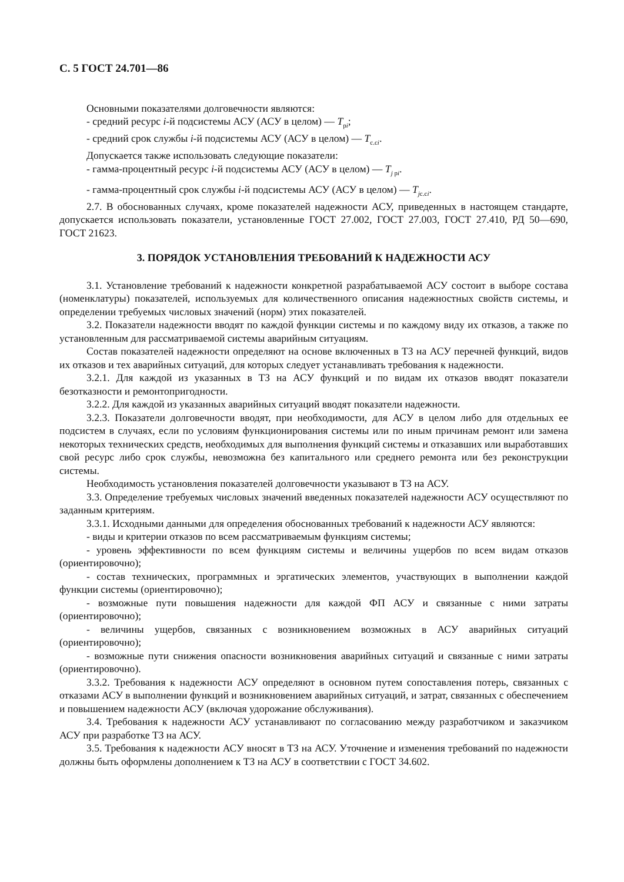С. 5 ГОСТ 24.701—86
Основными показателями долговечности являются:
- средний ресурс i-й подсистемы АСУ (АСУ в целом) — T<sub>pi</sub>;
- средний срок службы i-й подсистемы АСУ (АСУ в целом) — T<sub>c.ci</sub>.
Допускается также использовать следующие показатели:
- гамма-процентный ресурс i-й подсистемы АСУ (АСУ в целом) — T<sub>j pi</sub>.
- гамма-процентный срок службы i-й подсистемы АСУ (АСУ в целом) — T<sub>jc.ci</sub>.
2.7. В обоснованных случаях, кроме показателей надежности АСУ, приведенных в настоящем стандарте, допускается использовать показатели, установленные ГОСТ 27.002, ГОСТ 27.003, ГОСТ 27.410, РД 50—690, ГОСТ 21623.
3. ПОРЯДОК УСТАНОВЛЕНИЯ ТРЕБОВАНИЙ К НАДЕЖНОСТИ АСУ
3.1. Установление требований к надежности конкретной разрабатываемой АСУ состоит в выборе состава (номенклатуры) показателей, используемых для количественного описания надежностных свойств системы, и определении требуемых числовых значений (норм) этих показателей.
3.2. Показатели надежности вводят по каждой функции системы и по каждому виду их отказов, а также по установленным для рассматриваемой системы аварийным ситуациям.
Состав показателей надежности определяют на основе включенных в ТЗ на АСУ перечней функций, видов их отказов и тех аварийных ситуаций, для которых следует устанавливать требования к надежности.
3.2.1. Для каждой из указанных в ТЗ на АСУ функций и по видам их отказов вводят показатели безотказности и ремонтопригодности.
3.2.2. Для каждой из указанных аварийных ситуаций вводят показатели надежности.
3.2.3. Показатели долговечности вводят, при необходимости, для АСУ в целом либо для отдельных ее подсистем в случаях, если по условиям функционирования системы или по иным причинам ремонт или замена некоторых технических средств, необходимых для выполнения функций системы и отказавших или выработавших свой ресурс либо срок службы, невозможна без капитального или среднего ремонта или без реконструкции системы.
Необходимость установления показателей долговечности указывают в ТЗ на АСУ.
3.3. Определение требуемых числовых значений введенных показателей надежности АСУ осуществляют по заданным критериям.
3.3.1. Исходными данными для определения обоснованных требований к надежности АСУ являются:
- виды и критерии отказов по всем рассматриваемым функциям системы;
- уровень эффективности по всем функциям системы и величины ущербов по всем видам отказов (ориентировочно);
- состав технических, программных и эргатических элементов, участвующих в выполнении каждой функции системы (ориентировочно);
- возможные пути повышения надежности для каждой ФП АСУ и связанные с ними затраты (ориентировочно);
- величины ущербов, связанных с возникновением возможных в АСУ аварийных ситуаций (ориентировочно);
- возможные пути снижения опасности возникновения аварийных ситуаций и связанные с ними затраты (ориентировочно).
3.3.2. Требования к надежности АСУ определяют в основном путем сопоставления потерь, связанных с отказами АСУ в выполнении функций и возникновением аварийных ситуаций, и затрат, связанных с обеспечением и повышением надежности АСУ (включая удорожание обслуживания).
3.4. Требования к надежности АСУ устанавливают по согласованию между разработчиком и заказчиком АСУ при разработке ТЗ на АСУ.
3.5. Требования к надежности АСУ вносят в ТЗ на АСУ. Уточнение и изменения требований по надежности должны быть оформлены дополнением к ТЗ на АСУ в соответствии с ГОСТ 34.602.